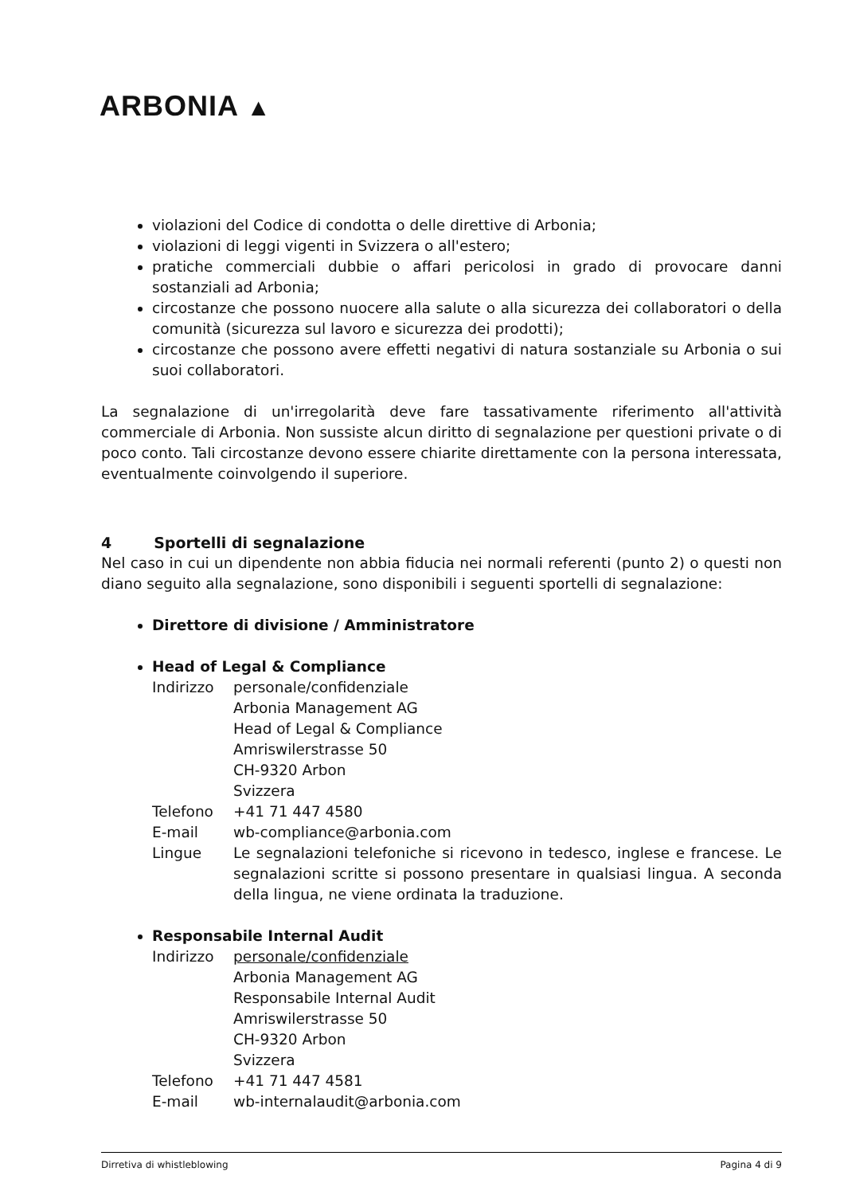ARBONIA ▲
violazioni del Codice di condotta o delle direttive di Arbonia;
violazioni di leggi vigenti in Svizzera o all'estero;
pratiche commerciali dubbie o affari pericolosi in grado di provocare danni sostanziali ad Arbonia;
circostanze che possono nuocere alla salute o alla sicurezza dei collaboratori o della comunità (sicurezza sul lavoro e sicurezza dei prodotti);
circostanze che possono avere effetti negativi di natura sostanziale su Arbonia o sui suoi collaboratori.
La segnalazione di un'irregolarità deve fare tassativamente riferimento all'attività commerciale di Arbonia. Non sussiste alcun diritto di segnalazione per questioni private o di poco conto. Tali circostanze devono essere chiarite direttamente con la persona interessata, eventualmente coinvolgendo il superiore.
4 Sportelli di segnalazione
Nel caso in cui un dipendente non abbia fiducia nei normali referenti (punto 2) o questi non diano seguito alla segnalazione, sono disponibili i seguenti sportelli di segnalazione:
Direttore di divisione / Amministratore
Head of Legal & Compliance
| Indirizzo | personale/confidenziale Arbonia Management AG Head of Legal & Compliance Amriswilerstrasse 50 CH-9320 Arbon Svizzera |
| Telefono | +41 71 447 4580 |
| E-mail | wb-compliance@arbonia.com |
| Lingue | Le segnalazioni telefoniche si ricevono in tedesco, inglese e francese. Le segnalazioni scritte si possono presentare in qualsiasi lingua. A seconda della lingua, ne viene ordinata la traduzione. |
Responsabile Internal Audit
| Indirizzo | personale/confidenziale Arbonia Management AG Responsabile Internal Audit Amriswilerstrasse 50 CH-9320 Arbon Svizzera |
| Telefono | +41 71 447 4581 |
| E-mail | wb-internalaudit@arbonia.com |
Dirretiva di whistleblowing Pagina 4 di 9